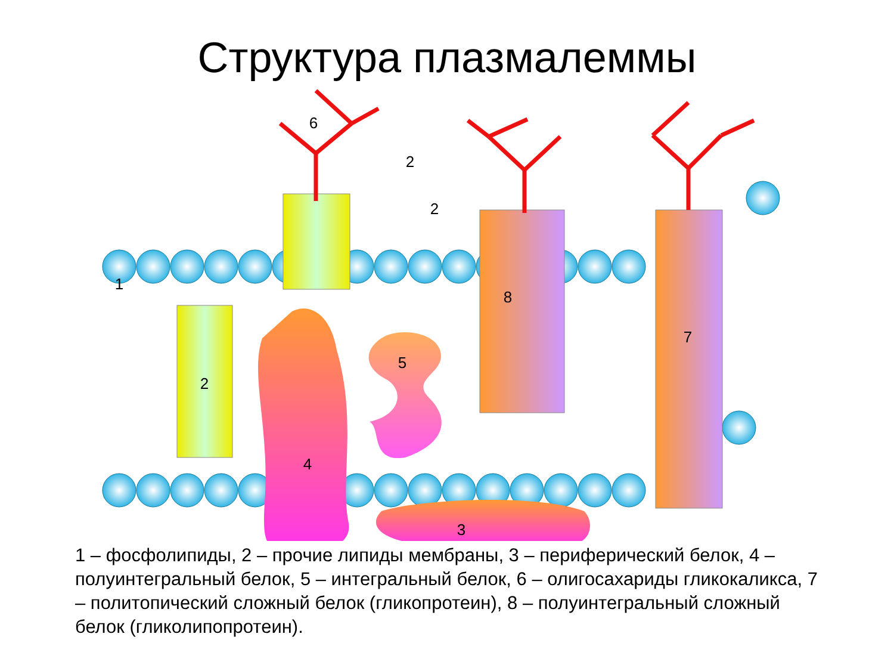Структура плазмалеммы
1
6
2
2
2
4
5
3
7
8
1 – фосфолипиды, 2 – прочие липиды мембраны, 3 – периферический белок, 4 – полуинтегральный белок, 5 – интегральный белок, 6 – олигосахариды гликокаликса, 7 – политопический сложный белок (гликопротеин), 8 – полуинтегральный сложный белок (гликолипопротеин).